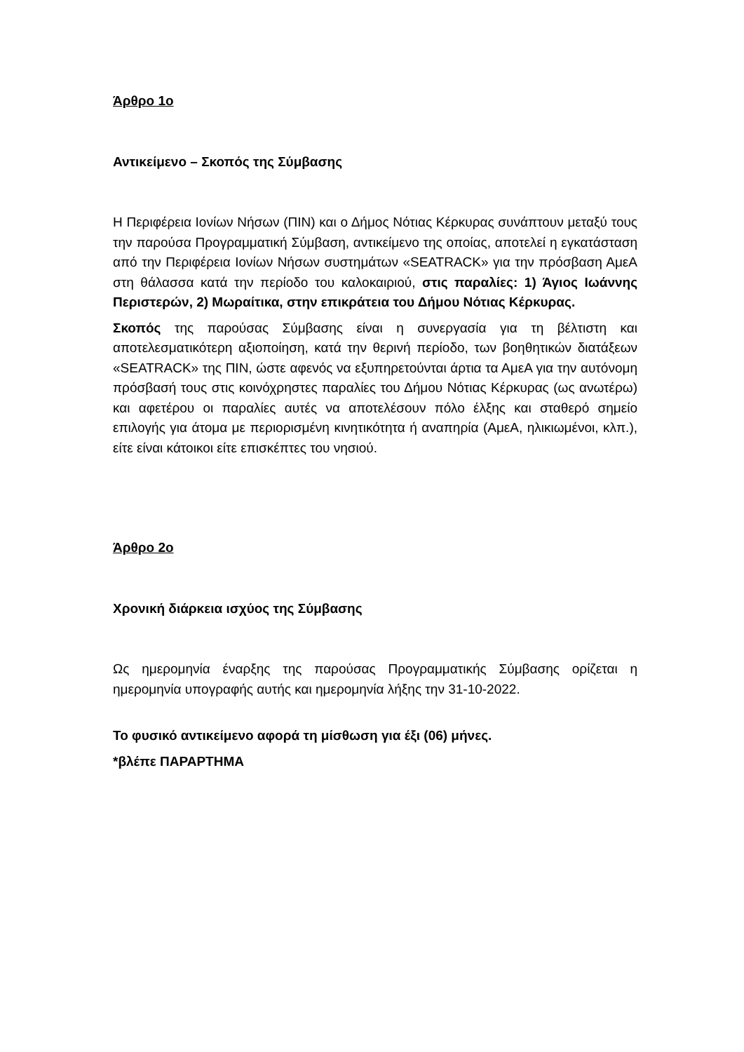Άρθρο 1ο
Αντικείμενο – Σκοπός της Σύμβασης
Η Περιφέρεια Ιονίων Νήσων (ΠΙΝ) και ο Δήμος Νότιας Κέρκυρας συνάπτουν μεταξύ τους την παρούσα Προγραμματική Σύμβαση, αντικείμενο της οποίας, αποτελεί η εγκατάσταση από την Περιφέρεια Ιονίων Νήσων συστημάτων «SEATRACK» για την πρόσβαση ΑμεΑ στη θάλασσα κατά την περίοδο του καλοκαιριού, στις παραλίες: 1) Άγιος Ιωάννης Περιστερών, 2) Μωραίτικα, στην επικράτεια του Δήμου Νότιας Κέρκυρας.
Σκοπός της παρούσας Σύμβασης είναι η συνεργασία για τη βέλτιστη και αποτελεσματικότερη αξιοποίηση, κατά την θερινή περίοδο, των βοηθητικών διατάξεων «SEATRACK» της ΠΙΝ, ώστε αφενός να εξυπηρετούνται άρτια τα ΑμεΑ για την αυτόνομη πρόσβασή τους στις κοινόχρηστες παραλίες του Δήμου Νότιας Κέρκυρας (ως ανωτέρω) και αφετέρου οι παραλίες αυτές να αποτελέσουν πόλο έλξης και σταθερό σημείο επιλογής για άτομα με περιορισμένη κινητικότητα ή αναπηρία (ΑμεΑ, ηλικιωμένοι, κλπ.), είτε είναι κάτοικοι είτε επισκέπτες του νησιού.
Άρθρο 2ο
Χρονική διάρκεια ισχύος της Σύμβασης
Ως ημερομηνία έναρξης της παρούσας Προγραμματικής Σύμβασης ορίζεται η ημερομηνία υπογραφής αυτής και ημερομηνία λήξης την 31-10-2022.
Το φυσικό αντικείμενο αφορά τη μίσθωση για έξι (06) μήνες.
*βλέπε ΠΑΡΑΡΤΗΜΑ